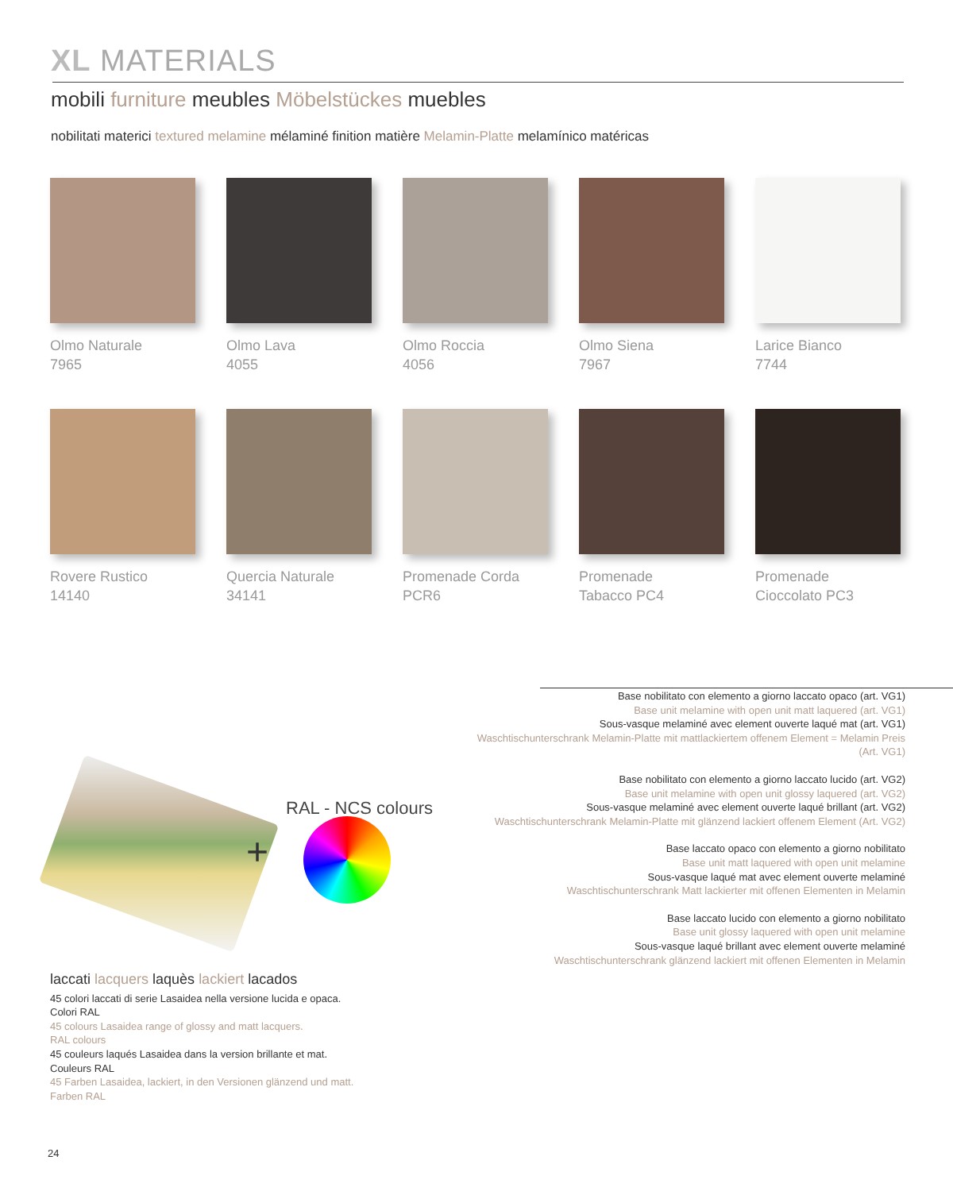XL MATERIALS
mobili furniture meubles Möbelstückes muebles
nobilitati materici textured melamine mélaminé finition matière Melamin-Platte melamínico matéricas
Olmo Naturale
7965
Olmo Lava
4055
Olmo Roccia
4056
Olmo Siena
7967
Larice Bianco
7744
Rovere Rustico
14140
Quercia Naturale
34141
Promenade Corda
PCR6
Promenade
Tabacco PC4
Promenade
Cioccolato PC3
Base nobilitato con elemento a giorno laccato opaco (art. VG1)
Base unit melamine with open unit matt laquered (art. VG1)
Sous-vasque melaminé avec element ouverte laqué mat (art. VG1)
Waschtischunterschrank Melamin-Platte mit mattlackiertem offenem Element = Melamin Preis (Art. VG1)
Base nobilitato con elemento a giorno laccato lucido (art. VG2)
Base unit melamine with open unit glossy laquered (art. VG2)
Sous-vasque melaminé avec element ouverte laqué brillant (art. VG2)
Waschtischunterschrank Melamin-Platte mit glänzend lackiert offenem Element (Art. VG2)
Base laccato opaco con elemento a giorno nobilitato
Base unit matt laquered with open unit melamine
Sous-vasque laqué mat avec element ouverte melaminé
Waschtischunterschrank Matt lackierter mit offenen Elementen in Melamin
Base laccato lucido con elemento a giorno nobilitato
Base unit glossy laquered with open unit melamine
Sous-vasque laqué brillant avec element ouverte melaminé
Waschtischunterschrank glänzend lackiert mit offenen Elementen in Melamin
+
RAL - NCS colours
laccati lacquers laquès lackiert lacados
45 colori laccati di serie Lasaidea nella versione lucida e opaca.
Colori RAL
45 colours Lasaidea range of glossy and matt lacquers.
RAL colours
45 couleurs laqués Lasaidea dans la version brillante et mat.
Couleurs RAL
45 Farben Lasaidea, lackiert, in den Versionen glänzend und matt.
Farben RAL
24